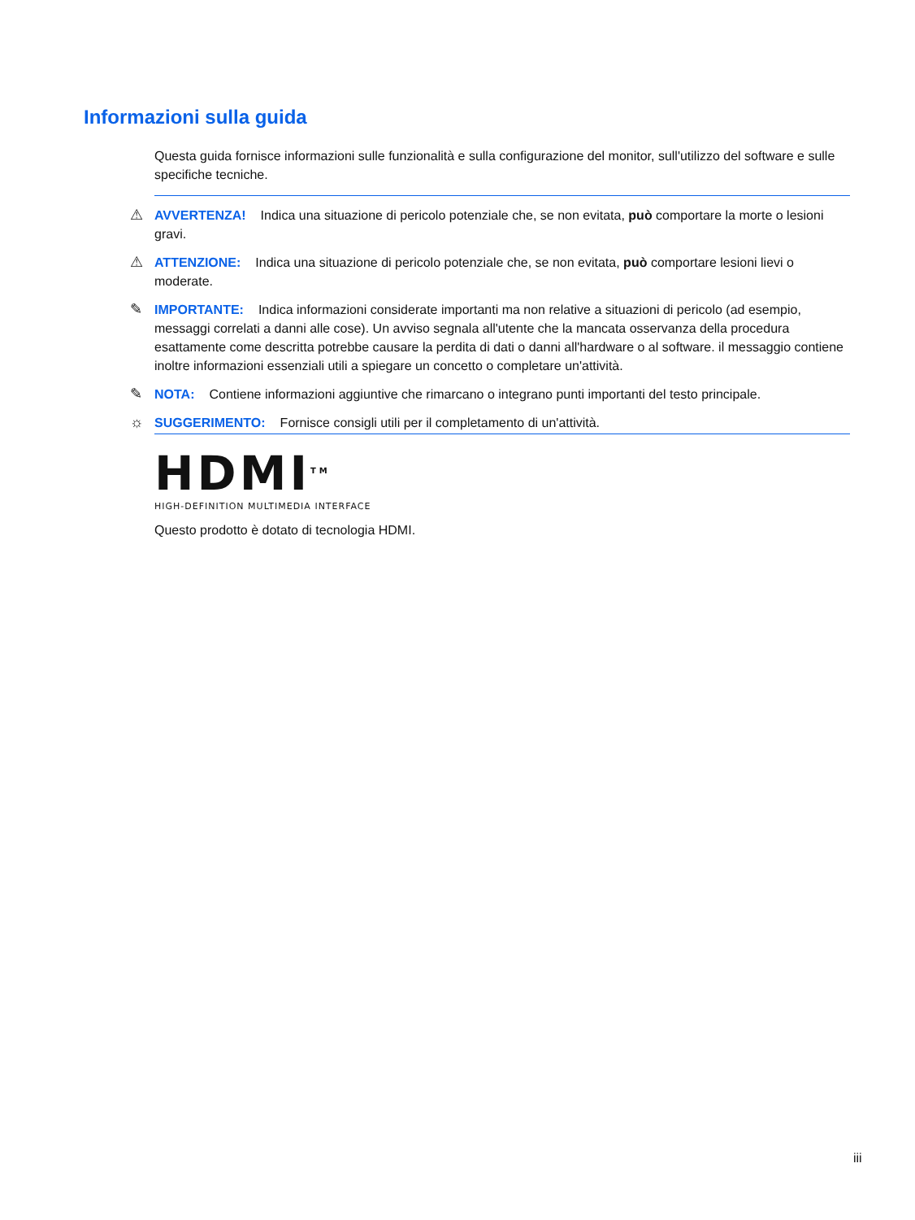Informazioni sulla guida
Questa guida fornisce informazioni sulle funzionalità e sulla configurazione del monitor, sull'utilizzo del software e sulle specifiche tecniche.
⚠ AVVERTENZA! Indica una situazione di pericolo potenziale che, se non evitata, può comportare la morte o lesioni gravi.
⚠ ATTENZIONE: Indica una situazione di pericolo potenziale che, se non evitata, può comportare lesioni lievi o moderate.
✎ IMPORTANTE: Indica informazioni considerate importanti ma non relative a situazioni di pericolo (ad esempio, messaggi correlati a danni alle cose). Un avviso segnala all'utente che la mancata osservanza della procedura esattamente come descritta potrebbe causare la perdita di dati o danni all'hardware o al software. il messaggio contiene inoltre informazioni essenziali utili a spiegare un concetto o completare un'attività.
✎ NOTA: Contiene informazioni aggiuntive che rimarcano o integrano punti importanti del testo principale.
☼ SUGGERIMENTO: Fornisce consigli utili per il completamento di un'attività.
HDMI<sup>TM</sup>
HIGH-DEFINITION MULTIMEDIA INTERFACE
Questo prodotto è dotato di tecnologia HDMI.
iii